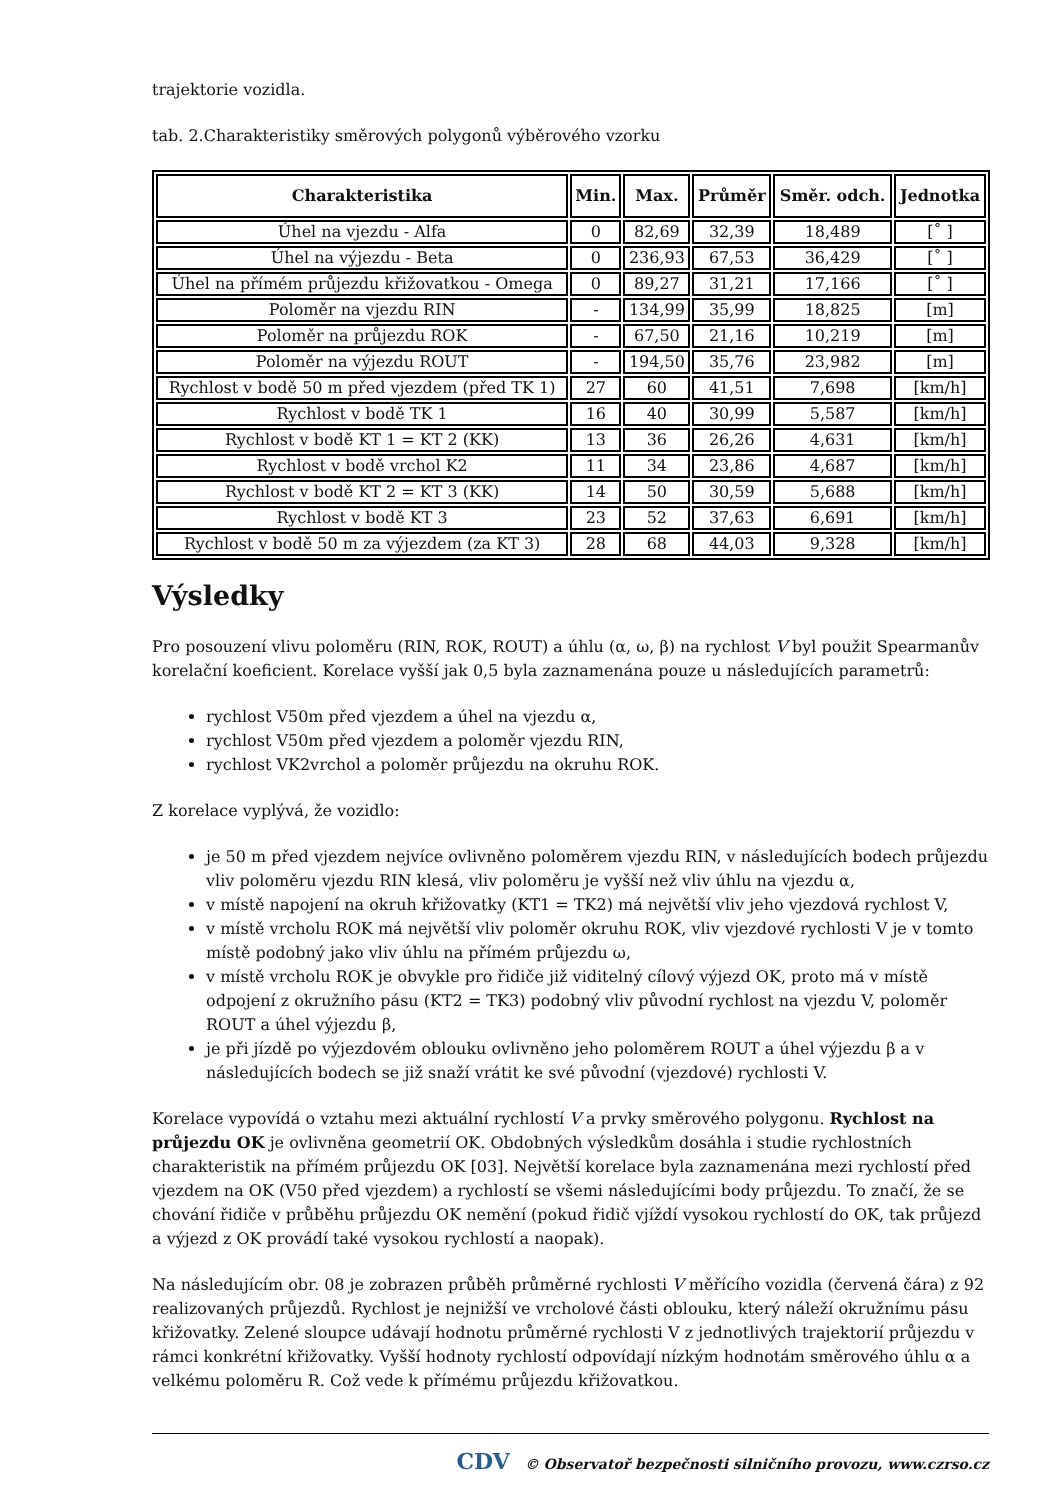trajektorie vozidla.
tab. 2.Charakteristiky směrových polygonů výběrového vzorku
| Charakteristika | Min. | Max. | Průměr | Směr. odch. | Jednotka |
| --- | --- | --- | --- | --- | --- |
| Úhel na vjezdu - Alfa | 0 | 82,69 | 32,39 | 18,489 | [˚ ] |
| Úhel na výjezdu - Beta | 0 | 236,93 | 67,53 | 36,429 | [˚ ] |
| Úhel na přímém průjezdu křižovatkou - Omega | 0 | 89,27 | 31,21 | 17,166 | [˚ ] |
| Poloměr na vjezdu RIN | - | 134,99 | 35,99 | 18,825 | [m] |
| Poloměr na průjezdu ROK | - | 67,50 | 21,16 | 10,219 | [m] |
| Poloměr na výjezdu ROUT | - | 194,50 | 35,76 | 23,982 | [m] |
| Rychlost v bodě 50 m před vjezdem (před TK 1) | 27 | 60 | 41,51 | 7,698 | [km/h] |
| Rychlost v bodě TK 1 | 16 | 40 | 30,99 | 5,587 | [km/h] |
| Rychlost v bodě KT 1 = KT 2 (KK) | 13 | 36 | 26,26 | 4,631 | [km/h] |
| Rychlost v bodě vrchol K2 | 11 | 34 | 23,86 | 4,687 | [km/h] |
| Rychlost v bodě KT 2 = KT 3 (KK) | 14 | 50 | 30,59 | 5,688 | [km/h] |
| Rychlost v bodě KT 3 | 23 | 52 | 37,63 | 6,691 | [km/h] |
| Rychlost v bodě 50 m za výjezdem (za KT 3) | 28 | 68 | 44,03 | 9,328 | [km/h] |
Výsledky
Pro posouzení vlivu poloměru (RIN, ROK, ROUT) a úhlu (α, ω, β) na rychlost V byl použit Spearmanův korelační koeficient. Korelace vyšší jak 0,5 byla zaznamenána pouze u následujících parametrů:
rychlost V50m před vjezdem a úhel na vjezdu α,
rychlost V50m před vjezdem a poloměr vjezdu RIN,
rychlost VK2vrchol a poloměr průjezdu na okruhu ROK.
Z korelace vyplývá, že vozidlo:
je 50 m před vjezdem nejvíce ovlivněno poloměrem vjezdu RIN, v následujících bodech průjezdu vliv poloměru vjezdu RIN klesá, vliv poloměru je vyšší než vliv úhlu na vjezdu α,
v místě napojení na okruh křižovatky (KT1 = TK2) má největší vliv jeho vjezdová rychlost V,
v místě vrcholu ROK má největší vliv poloměr okruhu ROK, vliv vjezdové rychlosti V je v tomto místě podobný jako vliv úhlu na přímém průjezdu ω,
v místě vrcholu ROK je obvykle pro řidiče již viditelný cílový výjezd OK, proto má v místě odpojení z okružního pásu (KT2 = TK3) podobný vliv původní rychlost na vjezdu V, poloměr ROUT a úhel výjezdu β,
je při jízdě po výjezdovém oblouku ovlivněno jeho poloměrem ROUT a úhel výjezdu β a v následujících bodech se již snaží vrátit ke své původní (vjezdové) rychlosti V.
Korelace vypovídá o vztahu mezi aktuální rychlostí V a prvky směrového polygonu. Rychlost na průjezdu OK je ovlivněna geometrií OK. Obdobných výsledkům dosáhla i studie rychlostních charakteristik na přímém průjezdu OK [03]. Největší korelace byla zaznamenána mezi rychlostí před vjezdem na OK (V50 před vjezdem) a rychlostí se všemi následujícími body průjezdu. To značí, že se chování řidiče v průběhu průjezdu OK nemění (pokud řidič vjíždí vysokou rychlostí do OK, tak průjezd a výjezd z OK provádí také vysokou rychlostí a naopak).
Na následujícím obr. 08 je zobrazen průběh průměrné rychlosti V měřícího vozidla (červená čára) z 92 realizovaných průjezdů. Rychlost je nejnižší ve vrcholové části oblouku, který náleží okružnímu pásu křižovatky. Zelené sloupce udávají hodnotu průměrné rychlosti V z jednotlivých trajektorií průjezdu v rámci konkrétní křižovatky. Vyšší hodnoty rychlostí odpovídají nízkým hodnotám směrového úhlu α a velkému poloměru R. Což vede k přímému průjezdu křižovatkou.
CDV © Observatoř bezpečnosti silničního provozu, www.czrso.cz